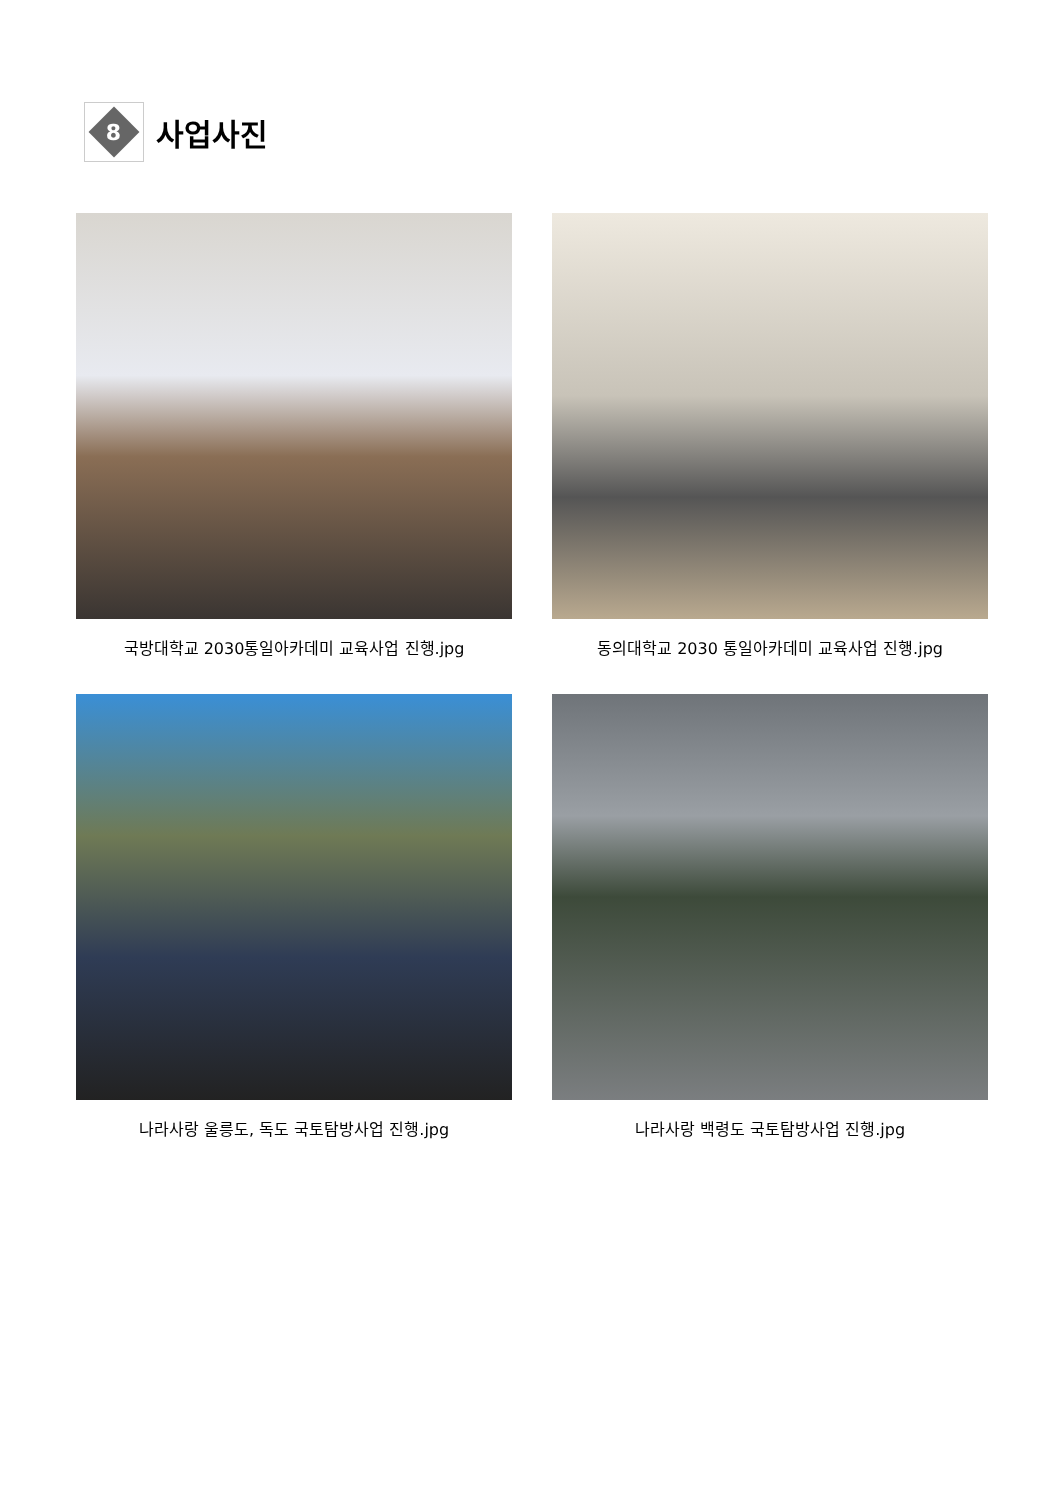8
사업사진
국방대학교 2030통일아카데미 교육사업 진행.jpg
동의대학교 2030 통일아카데미 교육사업 진행.jpg
나라사랑 울릉도, 독도 국토탐방사업 진행.jpg
나라사랑 백령도 국토탐방사업 진행.jpg